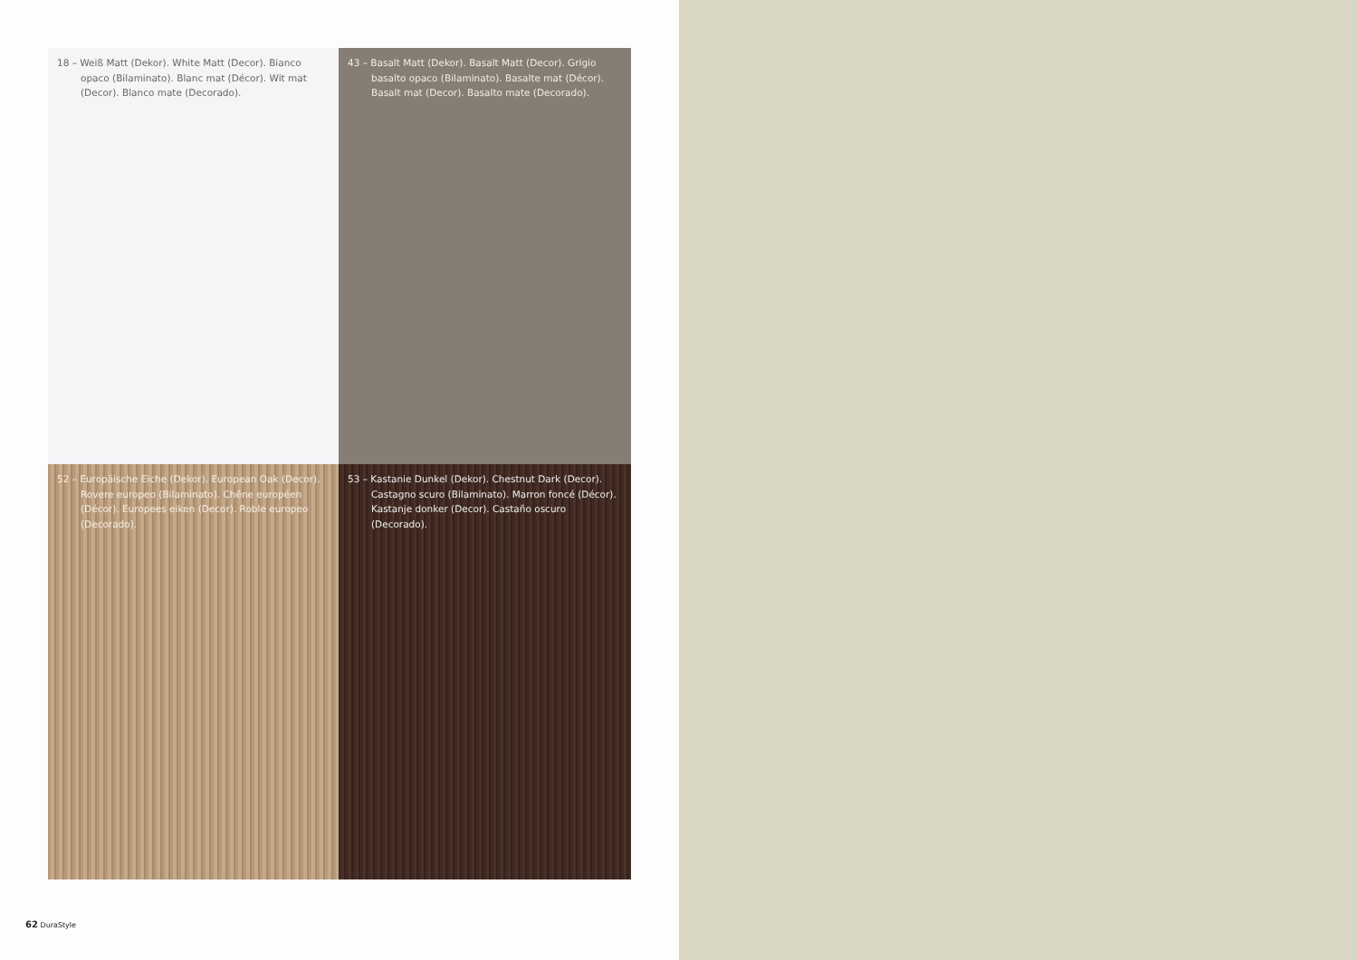18 – Weiß Matt (Dekor). White Matt (Decor). Bianco opaco (Bilaminato). Blanc mat (Décor). Wit mat (Decor). Blanco mate (Decorado).
43 – Basalt Matt (Dekor). Basalt Matt (Decor). Grigio basalto opaco (Bilaminato). Basalte mat (Décor). Basalt mat (Decor). Basalto mate (Decorado).
52 – Europäische Eiche (Dekor). European Oak (Decor). Rovere europeo (Bilaminato). Chêne européen (Décor). Europees eiken (Decor). Roble europeo (Decorado).
53 – Kastanie Dunkel (Dekor). Chestnut Dark (Decor). Castagno scuro (Bilaminato). Marron foncé (Décor). Kastanje donker (Decor). Castaño oscuro (Decorado).
62 DuraStyle